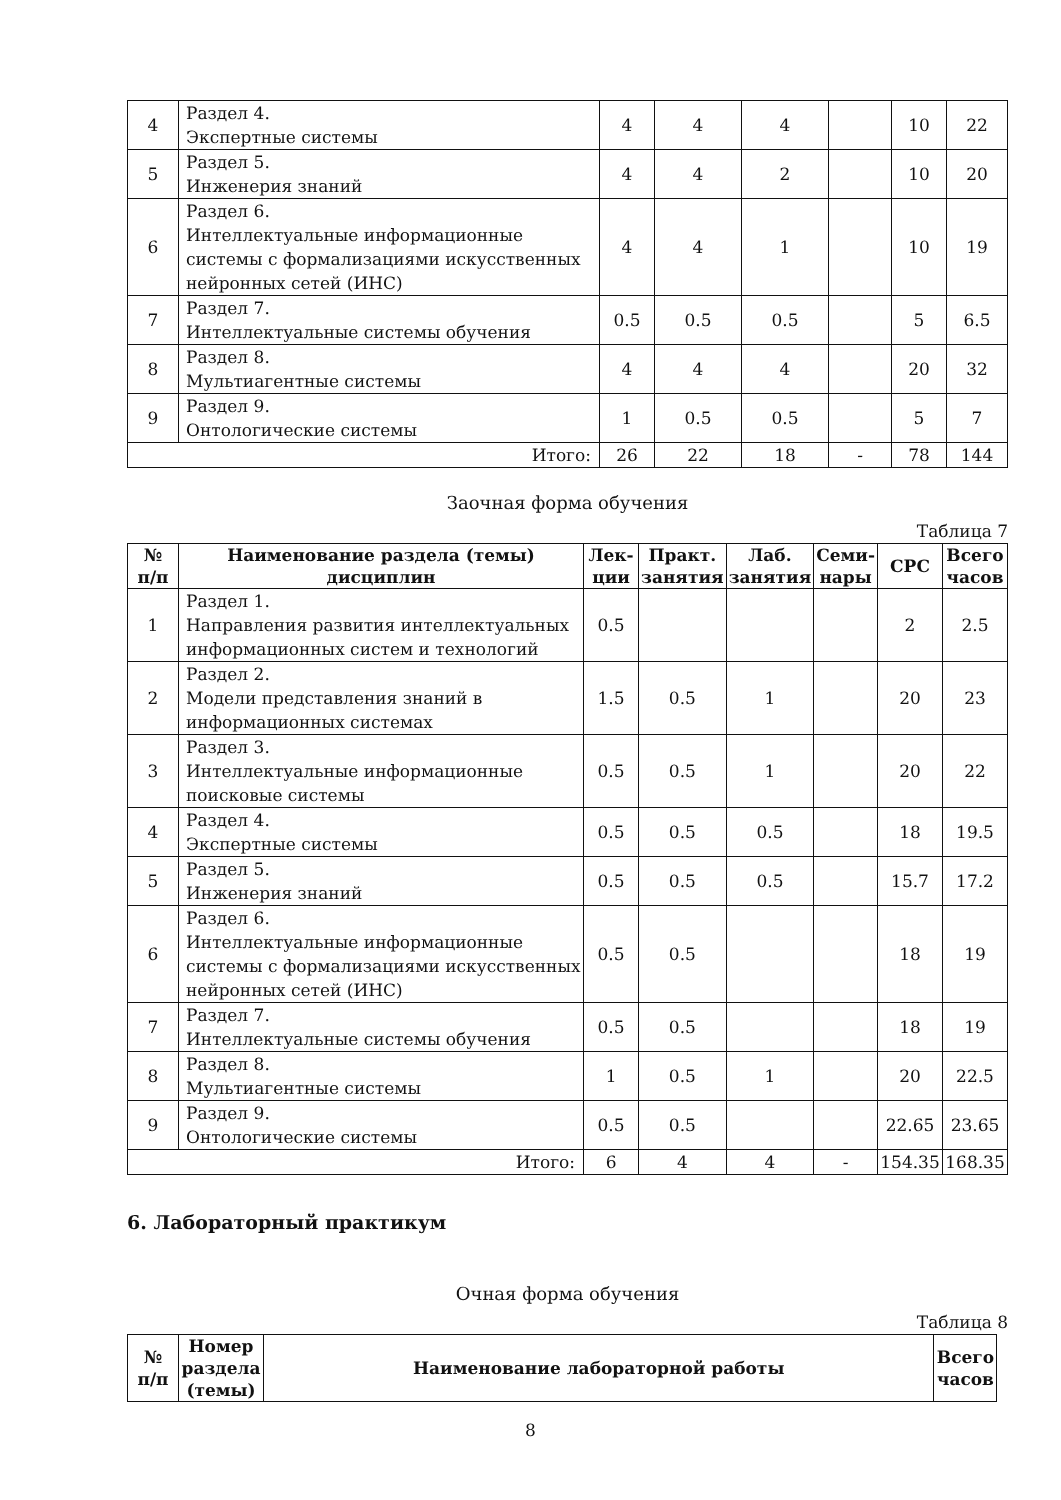| 4 | Раздел 4. Экспертные системы | 4 | 4 | 4 | | 10 | 22 |
| 5 | Раздел 5. Инженерия знаний | 4 | 4 | 2 | | 10 | 20 |
| 6 | Раздел 6. Интеллектуальные информационные системы с формализациями искусственных нейронных сетей (ИНС) | 4 | 4 | 1 | | 10 | 19 |
| 7 | Раздел 7. Интеллектуальные системы обучения | 0.5 | 0.5 | 0.5 | | 5 | 6.5 |
| 8 | Раздел 8. Мультиагентные системы | 4 | 4 | 4 | | 20 | 32 |
| 9 | Раздел 9. Онтологические системы | 1 | 0.5 | 0.5 | | 5 | 7 |
| Итого: | | 26 | 22 | 18 | - | 78 | 144 |
Заочная форма обучения
Таблица 7
| № п/п | Наименование раздела (темы) дисциплин | Лек- ции | Практ. занятия | Лаб. занятия | Семи- нары | СРС | Всего часов |
| --- | --- | --- | --- | --- | --- | --- | --- |
| 1 | Раздел 1. Направления развития интеллектуальных информационных систем и технологий | 0.5 | | | | 2 | 2.5 |
| 2 | Раздел 2. Модели представления знаний в информационных системах | 1.5 | 0.5 | 1 | | 20 | 23 |
| 3 | Раздел 3. Интеллектуальные информационные поисковые системы | 0.5 | 0.5 | 1 | | 20 | 22 |
| 4 | Раздел 4. Экспертные системы | 0.5 | 0.5 | 0.5 | | 18 | 19.5 |
| 5 | Раздел 5. Инженерия знаний | 0.5 | 0.5 | 0.5 | | 15.7 | 17.2 |
| 6 | Раздел 6. Интеллектуальные информационные системы с формализациями искусственных нейронных сетей (ИНС) | 0.5 | 0.5 | | | 18 | 19 |
| 7 | Раздел 7. Интеллектуальные системы обучения | 0.5 | 0.5 | | | 18 | 19 |
| 8 | Раздел 8. Мультиагентные системы | 1 | 0.5 | 1 | | 20 | 22.5 |
| 9 | Раздел 9. Онтологические системы | 0.5 | 0.5 | | | 22.65 | 23.65 |
| Итого: | | 6 | 4 | 4 | - | 154.35 | 168.35 |
6. Лабораторный практикум
Очная форма обучения
Таблица 8
| № п/п | Номер раздела (темы) | Наименование лабораторной работы | Всего часов |
| --- | --- | --- | --- |
8